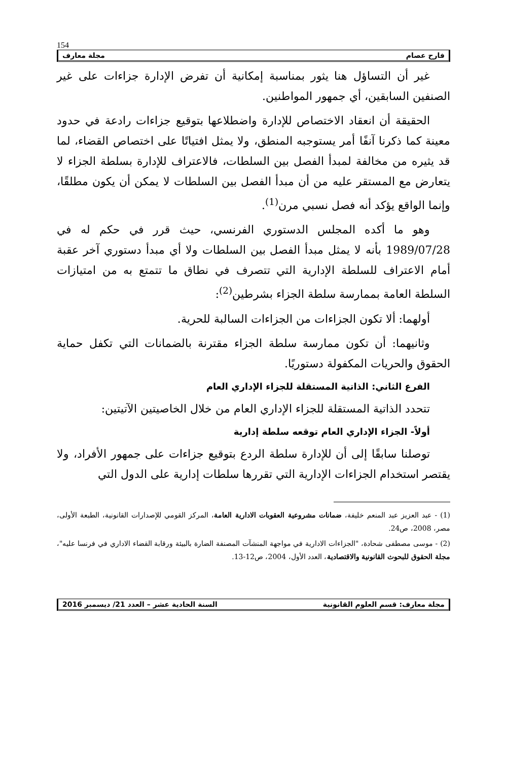154
فارح عصام مجلة معارف
غير أن التساؤل هنا يثور بمناسبة إمكانية أن تفرض الإدارة جزاءات على غير الصنفين السابقين، أي جمهور المواطنين.
الحقيقة أن انعقاد الاختصاص للإدارة واضطلاعها بتوقيع جزاءات رادعة في حدود معينة كما ذكرنا آنفًا أمر يستوجبه المنطق، ولا يمثل افتياتًا على اختصاص القضاء، لما قد يثيره من مخالفة لمبدأ الفصل بين السلطات، فالاعتراف للإدارة بسلطة الجزاء لا يتعارض مع المستقر عليه من أن مبدأ الفصل بين السلطات لا يمكن أن يكون مطلقًا، وإنما الواقع يؤكد أنه فصل نسبي مرن<sup>(1)</sup>.
وهو ما أكده المجلس الدستوري الفرنسي، حيث قرر في حكم له في 1989/07/28 بأنه لا يمثل مبدأ الفصل بين السلطات ولا أي مبدأ دستوري آخر عقبة أمام الاعتراف للسلطة الإدارية التي تتصرف في نطاق ما تتمتع به من امتيازات السلطة العامة بممارسة سلطة الجزاء بشرطين<sup>(2)</sup>:
أولهما: ألا تكون الجزاءات من الجزاءات السالبة للحرية.
وثانيهما: أن تكون ممارسة سلطة الجزاء مقترنة بالضمانات التي تكفل حماية الحقوق والحريات المكفولة دستوريًا.
الفرع الثاني: الذاتية المستقلة للجزاء الإداري العام
تتحدد الذاتية المستقلة للجزاء الإداري العام من خلال الخاصيتين الآتيتين:
أولاً- الجزاء الإداري العام توقعه سلطة إدارية
توصلنا سابقًا إلى أن للإدارة سلطة الردع بتوقيع جزاءات على جمهور الأفراد، ولا يقتصر استخدام الجزاءات الإدارية التي تقررها سلطات إدارية على الدول التي
(1) - عبد العزيز عبد المنعم خليفة، ضمانات مشروعية العقوبات الادارية العامة، المركز القومي للإصدارات القانونية، الطبعة الأولى، مصر، 2008، ص24.
(2) - موسى مصطفى شحادة، "الجزاءات الادارية في مواجهة المنشآت المصنفة الضارة بالبيئة ورقابة القضاء الاداري في فرنسا عليه"، مجلة الحقوق للبحوث القانونية والاقتصادية، العدد الأول، 2004، ص12-13.
مجلة معارف: قسم العلوم القانونية السنة الحادية عشر – العدد 21/ ديسمبر 2016